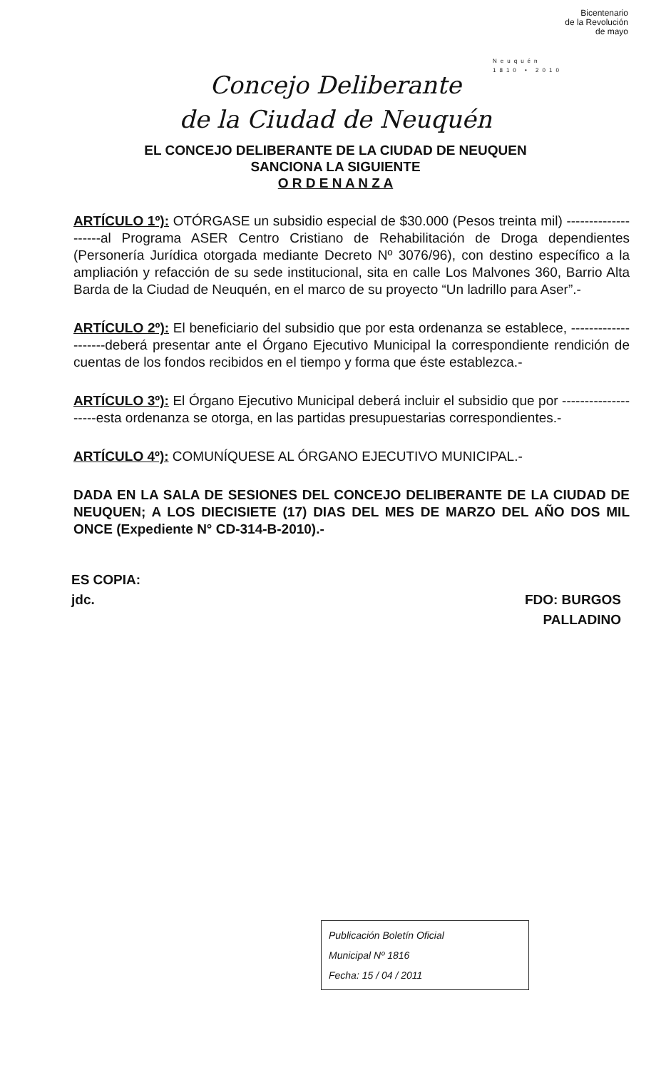Bicentenario
de la Revolución
de mayo
Neuquén
1810 • 2010
Concejo Deliberante
de la Ciudad de Neuquén
EL CONCEJO DELIBERANTE DE LA CIUDAD DE NEUQUEN
SANCIONA LA SIGUIENTE
O R D E N A N Z A
ARTÍCULO 1º): OTÓRGASE un subsidio especial de $30.000 (Pesos treinta mil) --------------------al Programa ASER Centro Cristiano de Rehabilitación de Droga dependientes (Personería Jurídica otorgada mediante Decreto Nº 3076/96), con destino específico a la ampliación y refacción de su sede institucional, sita en calle Los Malvones 360, Barrio Alta Barda de la Ciudad de Neuquén, en el marco de su proyecto “Un ladrillo para Aser”.-
ARTÍCULO 2º): El beneficiario del subsidio que por esta ordenanza se establece, --------------------deberá presentar ante el Órgano Ejecutivo Municipal la correspondiente rendición de cuentas de los fondos recibidos en el tiempo y forma que éste establezca.-
ARTÍCULO 3º): El Órgano Ejecutivo Municipal deberá incluir el subsidio que por --------------------esta ordenanza se otorga, en las partidas presupuestarias correspondientes.-
ARTÍCULO 4º): COMUNÍQUESE AL ÓRGANO EJECUTIVO MUNICIPAL.-
DADA EN LA SALA DE SESIONES DEL CONCEJO DELIBERANTE DE LA CIUDAD DE NEUQUEN; A LOS DIECISIETE (17) DIAS DEL MES DE MARZO DEL AÑO DOS MIL ONCE (Expediente N° CD-314-B-2010).-
ES COPIA:
jdc.
FDO: BURGOS
PALLADINO
Publicación Boletín Oficial
Municipal Nº 1816
Fecha: 15 / 04 / 2011